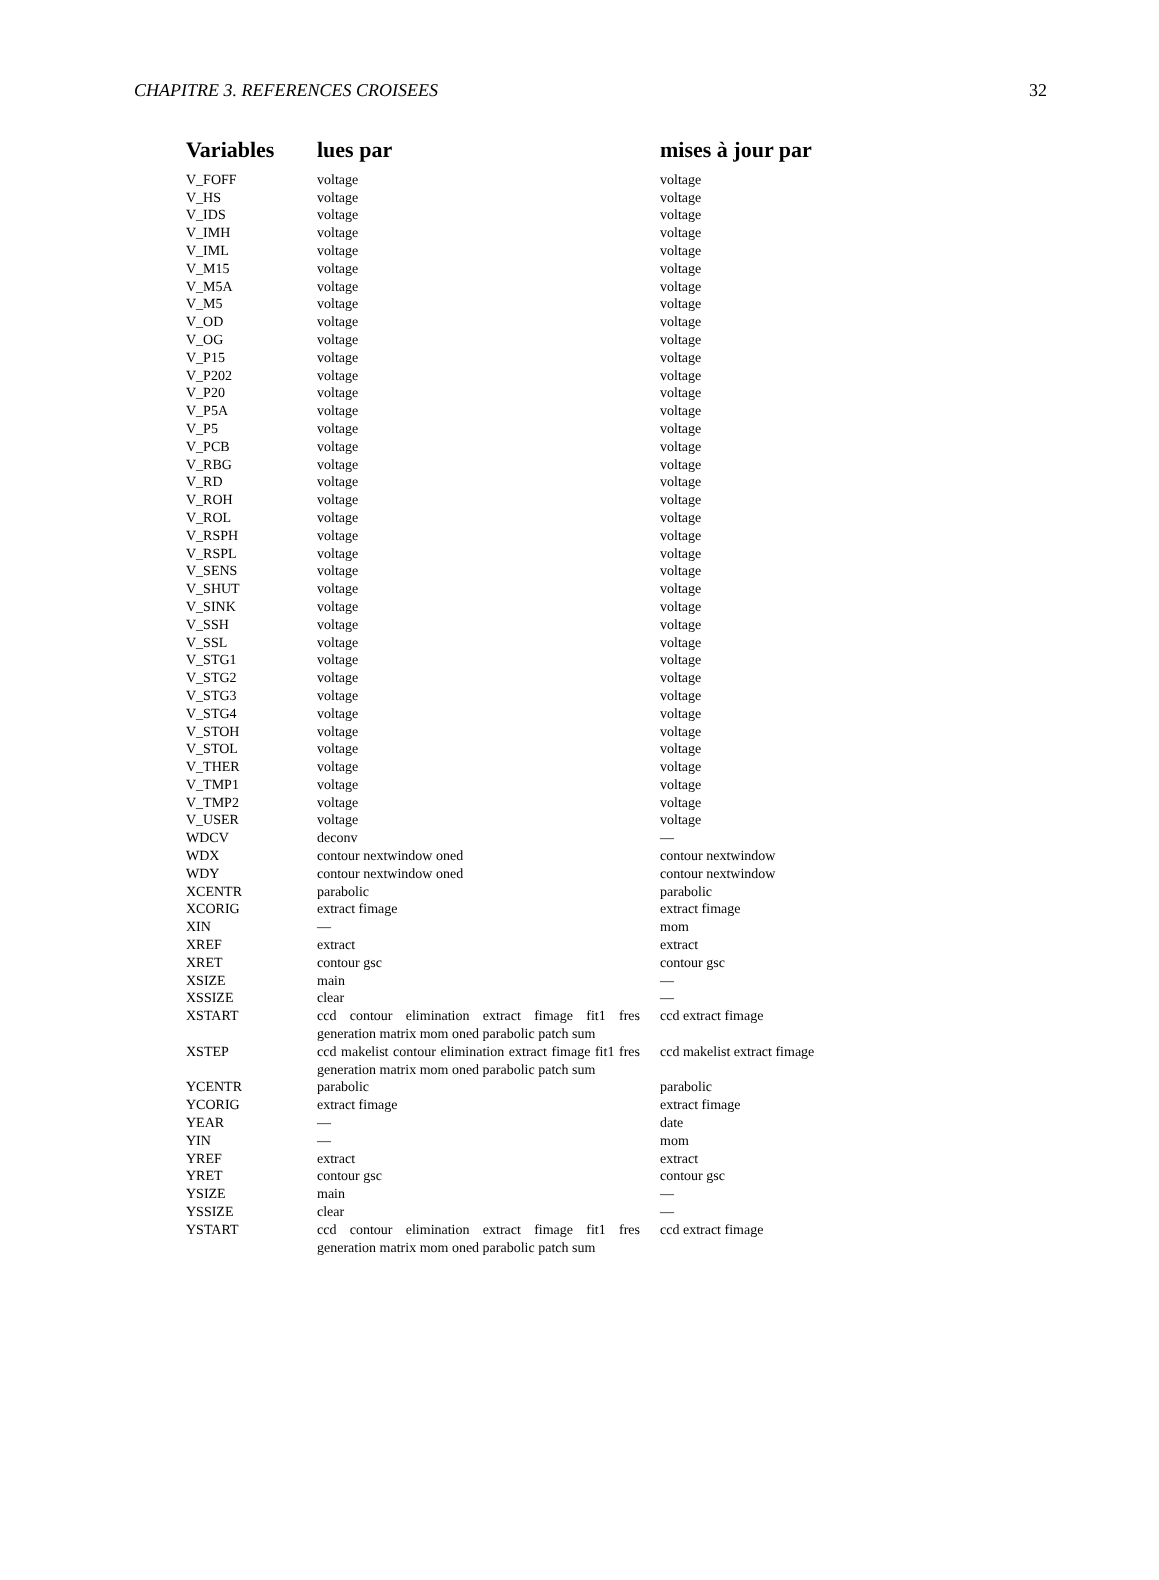CHAPITRE 3. REFERENCES CROISEES 32
| Variables | lues par | mises à jour par |
| --- | --- | --- |
| V_FOFF | voltage | voltage |
| V_HS | voltage | voltage |
| V_IDS | voltage | voltage |
| V_IMH | voltage | voltage |
| V_IML | voltage | voltage |
| V_M15 | voltage | voltage |
| V_M5A | voltage | voltage |
| V_M5 | voltage | voltage |
| V_OD | voltage | voltage |
| V_OG | voltage | voltage |
| V_P15 | voltage | voltage |
| V_P202 | voltage | voltage |
| V_P20 | voltage | voltage |
| V_P5A | voltage | voltage |
| V_P5 | voltage | voltage |
| V_PCB | voltage | voltage |
| V_RBG | voltage | voltage |
| V_RD | voltage | voltage |
| V_ROH | voltage | voltage |
| V_ROL | voltage | voltage |
| V_RSPH | voltage | voltage |
| V_RSPL | voltage | voltage |
| V_SENS | voltage | voltage |
| V_SHUT | voltage | voltage |
| V_SINK | voltage | voltage |
| V_SSH | voltage | voltage |
| V_SSL | voltage | voltage |
| V_STG1 | voltage | voltage |
| V_STG2 | voltage | voltage |
| V_STG3 | voltage | voltage |
| V_STG4 | voltage | voltage |
| V_STOH | voltage | voltage |
| V_STOL | voltage | voltage |
| V_THER | voltage | voltage |
| V_TMP1 | voltage | voltage |
| V_TMP2 | voltage | voltage |
| V_USER | voltage | voltage |
| WDCV | deconv | — |
| WDX | contour nextwindow oned | contour nextwindow |
| WDY | contour nextwindow oned | contour nextwindow |
| XCENTR | parabolic | parabolic |
| XCORIG | extract fimage | extract fimage |
| XIN | — | mom |
| XREF | extract | extract |
| XRET | contour gsc | contour gsc |
| XSIZE | main | — |
| XSSIZE | clear | — |
| XSTART | ccd contour elimination extract fimage fit1 fres generation matrix mom oned parabolic patch sum | ccd extract fimage |
| XSTEP | ccd makelist contour elimination extract fimage fit1 fres generation matrix mom oned parabolic patch sum | ccd makelist extract fimage |
| YCENTR | parabolic | parabolic |
| YCORIG | extract fimage | extract fimage |
| YEAR | — | date |
| YIN | — | mom |
| YREF | extract | extract |
| YRET | contour gsc | contour gsc |
| YSIZE | main | — |
| YSSIZE | clear | — |
| YSTART | ccd contour elimination extract fimage fit1 fres generation matrix mom oned parabolic patch sum | ccd extract fimage |